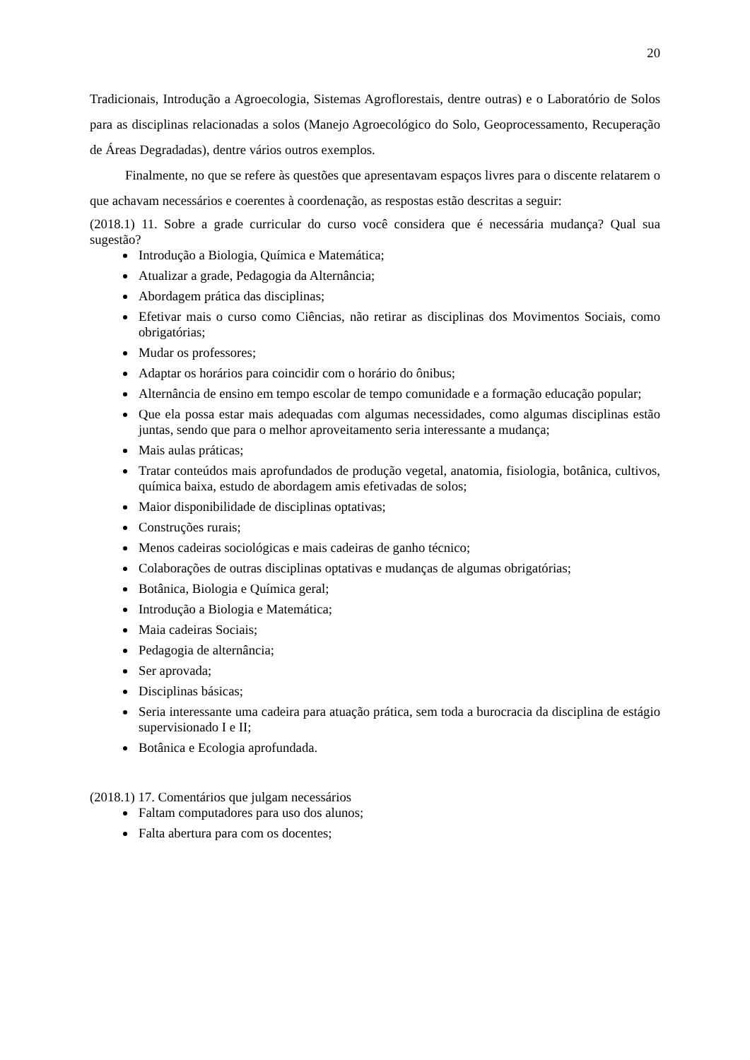20
Tradicionais, Introdução a Agroecologia, Sistemas Agroflorestais, dentre outras) e o Laboratório de Solos para as disciplinas relacionadas a solos (Manejo Agroecológico do Solo, Geoprocessamento, Recuperação de Áreas Degradadas), dentre vários outros exemplos.
Finalmente, no que se refere às questões que apresentavam espaços livres para o discente relatarem o que achavam necessários e coerentes à coordenação, as respostas estão descritas a seguir:
(2018.1) 11. Sobre a grade curricular do curso você considera que é necessária mudança? Qual sua sugestão?
Introdução a Biologia, Química e Matemática;
Atualizar a grade, Pedagogia da Alternância;
Abordagem prática das disciplinas;
Efetivar mais o curso como Ciências, não retirar as disciplinas dos Movimentos Sociais, como obrigatórias;
Mudar os professores;
Adaptar os horários para coincidir com o horário do ônibus;
Alternância de ensino em tempo escolar de tempo comunidade e a formação educação popular;
Que ela possa estar mais adequadas com algumas necessidades, como algumas disciplinas estão juntas, sendo que para o melhor aproveitamento seria interessante a mudança;
Mais aulas práticas;
Tratar conteúdos mais aprofundados de produção vegetal, anatomia, fisiologia, botânica, cultivos, química baixa, estudo de abordagem amis efetivadas de solos;
Maior disponibilidade de disciplinas optativas;
Construções rurais;
Menos cadeiras sociológicas e mais cadeiras de ganho técnico;
Colaborações de outras disciplinas optativas e mudanças de algumas obrigatórias;
Botânica, Biologia e Química geral;
Introdução a Biologia e Matemática;
Maia cadeiras Sociais;
Pedagogia de alternância;
Ser aprovada;
Disciplinas básicas;
Seria interessante uma cadeira para atuação prática, sem toda a burocracia da disciplina de estágio supervisionado I e II;
Botânica e Ecologia aprofundada.
(2018.1) 17. Comentários que julgam necessários
Faltam computadores para uso dos alunos;
Falta abertura para com os docentes;